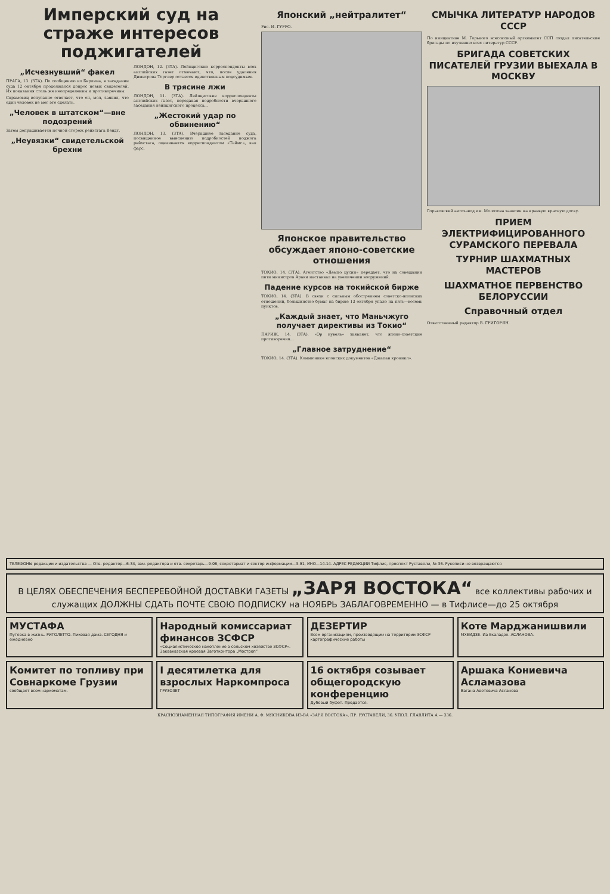Имперский суд на страже интересов поджигателей
„Исчезнувший“ факел
ПРАГА, 13. (ЗТА). По сообщению из Берлина, в заседании суда 12 октября продолжался допрос новых свидетелей. Их показания столь же неопределенны и противоречивы.
Скрамовиц испуганно отвечает, что он, мол, заявил, что один человек не мог это сделать.
„Человек в штатском“—вне подозрений
Затем допрашивается ночной сторож рейхстага Вендт.
„Неувязки“ свидетельской брехни
ЛОНДОН, 12. (ЗТА). Лейпцигские корреспонденты всех английских газет отмечают, что, после удаления Димитрова Торглер остается единственным подсудимым.
В трясине лжи
ЛОНДОН, 11. (ЗТА). Лейпцигские корреспонденты английских газет, передавая подробности вчерашнего заседания лейпцигского процесса...
„Жестокий удар по обвинению“
ЛОНДОН, 13. (ЗТА). Вчерашнее заседание суда, посвященное выяснению подробностей поджога рейхстага, оценивается корреспондентом «Таймс», как фарс.
Японский „нейтралитет“
Рис. И. ГУРРО.
Японское правительство обсуждает японо-советские отношения
ТОКИО, 14. (ЗТА). Агентство «Демпо цусин» передает, что на совещании пяти министров Араки настаивал на увеличении вооружений.
Падение курсов на токийской бирже
ТОКИО, 14. (ЗТА). В связи с сильным обострением советско-японских отношений, большинство бумаг на бирже 13 октября упало на пять—восемь пунктов.
„Каждый знает, что Маньчжуго получает директивы из Токио“
ПАРИЖ, 14. (ЗТА). «Эр нувель» заявляет, что японо-советские противоречия...
„Главное затруднение“
ТОКИО, 14. (ЗТА). Коммюнике японских документов «Джапан кроникл».
СМЫЧКА ЛИТЕРАТУР НАРОДОВ СССР
По инициативе М. Горького всесоюзный оргкомитет ССП создал писательские бригады по изучению всех литератур СССР.
БРИГАДА СОВЕТСКИХ ПИСАТЕЛЕЙ ГРУЗИИ ВЫЕХАЛА В МОСКВУ
Горьковский автозавод им. Молотова занесен на краевую красную доску.
ПРИЕМ ЭЛЕКТРИФИЦИРОВАННОГО СУРАМСКОГО ПЕРЕВАЛА
ТУРНИР ШАХМАТНЫХ МАСТЕРОВ
ШАХМАТНОЕ ПЕРВЕНСТВО БЕЛОРУССИИ
Справочный отдел
Ответственный редактор В. ГРИГОРЯН.
ТЕЛЕФОНЫ редакции и издательства — Отв. редактор—6-34, зам. редактора и отв. секретарь—9-06, секретариат и сектор информации—3-91, ИНО—14.14. АДРЕС РЕДАКЦИИ Тифлис, проспект Руставели, № 36. Рукописи не возвращаются
В ЦЕЛЯХ ОБЕСПЕЧЕНИЯ БЕСПЕРЕБОЙНОЙ ДОСТАВКИ ГАЗЕТЫ „ЗАРЯ ВОСТОКА“ все коллективы рабочих и служащих ДОЛЖНЫ СДАТЬ ПОЧТЕ СВОЮ ПОДПИСКУ на НОЯБРЬ ЗАБЛАГОВРЕМЕННО — в Тифлисе—до 25 октября
МУСТАФА
Путевка в жизнь. РИГОЛЕТТО. Пиковая дама. СЕГОДНЯ и ежедневно
Народный комиссариат финансов ЗСФСР
«Социалистическое накопление в сельском хозяйстве ЗСФСР». Закавказская краевая Заготконтора „Мостроп“
ДЕЗЕРТИР
Всем организациям, производящим на территории ЗСФСР картографические работы
Коте Марджанишвили
МХЕИДЗЕ. Иа Екаладзе. АСЛАНОВА.
Комитет по топливу при Совнаркоме Грузии
сообщает всем наркоматам.
I десятилетка для взрослых Наркомпроса
ГРУЗОЗЕТ
16 октября созывает общегородскую конференцию
Дубовый буфет. Продается.
Аршака Кониевича Асламазова
Вагана Аветовича Асланова
КРАСНОЗНАМЕННАЯ ТИПОГРАФИЯ ИМЕНИ А. Ф. МЯСНИКОВА ИЗ-ВА «ЗАРЯ ВОСТОКА», ПР. РУСТАВЕЛИ, 36. УПОЛ. ГЛАВЛИТА А — 336.